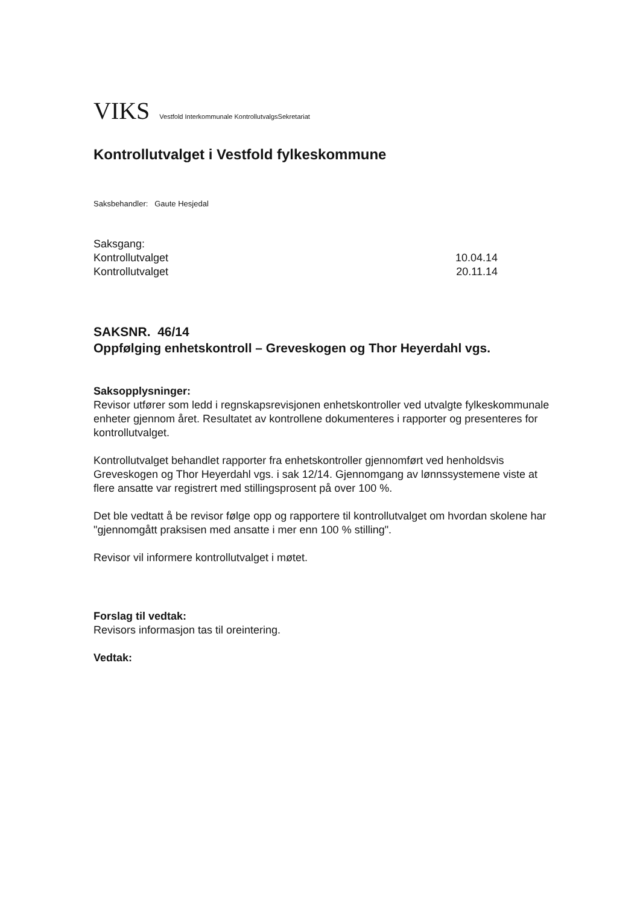VIKS Vestfold Interkommunale KontrollutvalgsSekretariat
Kontrollutvalget i Vestfold fylkeskommune
Saksbehandler: Gaute Hesjedal
Saksgang:
Kontrollutvalget 10.04.14
Kontrollutvalget 20.11.14
SAKSNR. 46/14
Oppfølging enhetskontroll – Greveskogen og Thor Heyerdahl vgs.
Saksopplysninger:
Revisor utfører som ledd i regnskapsrevisjonen enhetskontroller ved utvalgte fylkeskommunale enheter gjennom året. Resultatet av kontrollene dokumenteres i rapporter og presenteres for kontrollutvalget.
Kontrollutvalget behandlet rapporter fra enhetskontroller gjennomført ved henholdsvis Greveskogen og Thor Heyerdahl vgs. i sak 12/14. Gjennomgang av lønnssystemene viste at flere ansatte var registrert med stillingsprosent på over 100 %.
Det ble vedtatt å be revisor følge opp og rapportere til kontrollutvalget om hvordan skolene har "gjennomgått praksisen med ansatte i mer enn 100 % stilling".
Revisor vil informere kontrollutvalget i møtet.
Forslag til vedtak:
Revisors informasjon tas til oreintering.
Vedtak: